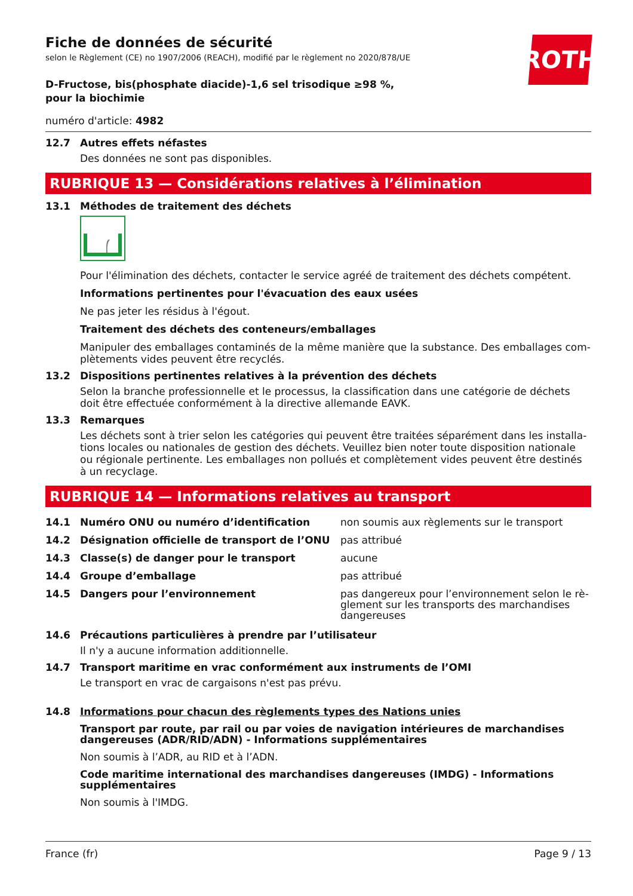ROTH
Fiche de données de sécurité
selon le Règlement (CE) no 1907/2006 (REACH), modifié par le règlement no 2020/878/UE
D-Fructose, bis(phosphate diacide)-1,6 sel trisodique ≥98 %, pour la biochimie
numéro d'article: 4982
12.7 Autres effets néfastes
Des données ne sont pas disponibles.
RUBRIQUE 13 — Considérations relatives à l’élimination
13.1 Méthodes de traitement des déchets
Pour l'élimination des déchets, contacter le service agréé de traitement des déchets compétent.
Informations pertinentes pour l'évacuation des eaux usées
Ne pas jeter les résidus à l'égout.
Traitement des déchets des conteneurs/emballages
Manipuler des emballages contaminés de la même manière que la substance. Des emballages com-plètements vides peuvent être recyclés.
13.2 Dispositions pertinentes relatives à la prévention des déchets
Selon la branche professionnelle et le processus, la classification dans une catégorie de déchets doit être effectuée conformément à la directive allemande EAVK.
13.3 Remarques
Les déchets sont à trier selon les catégories qui peuvent être traitées séparément dans les installa-tions locales ou nationales de gestion des déchets. Veuillez bien noter toute disposition nationale ou régionale pertinente. Les emballages non pollués et complètement vides peuvent être destinés à un recyclage.
RUBRIQUE 14 — Informations relatives au transport
| 14.1 | Numéro ONU ou numéro d’identification | non soumis aux règlements sur le transport |
| 14.2 | Désignation officielle de transport de l’ONU | pas attribué |
| 14.3 | Classe(s) de danger pour le transport | aucune |
| 14.4 | Groupe d’emballage | pas attribué |
| 14.5 | Dangers pour l’environnement | pas dangereux pour l’environnement selon le rè-glement sur les transports des marchandises dangereuses |
14.6 Précautions particulières à prendre par l’utilisateur
Il n'y a aucune information additionnelle.
14.7 Transport maritime en vrac conformément aux instruments de l’OMI
Le transport en vrac de cargaisons n'est pas prévu.
14.8 Informations pour chacun des règlements types des Nations unies
Transport par route, par rail ou par voies de navigation intérieures de marchandises dangereuses (ADR/RID/ADN) - Informations supplémentaires
Non soumis à l’ADR, au RID et à l’ADN.
Code maritime international des marchandises dangereuses (IMDG) - Informations supplémentaires
Non soumis à l'IMDG.
France (fr) Page 9 / 13